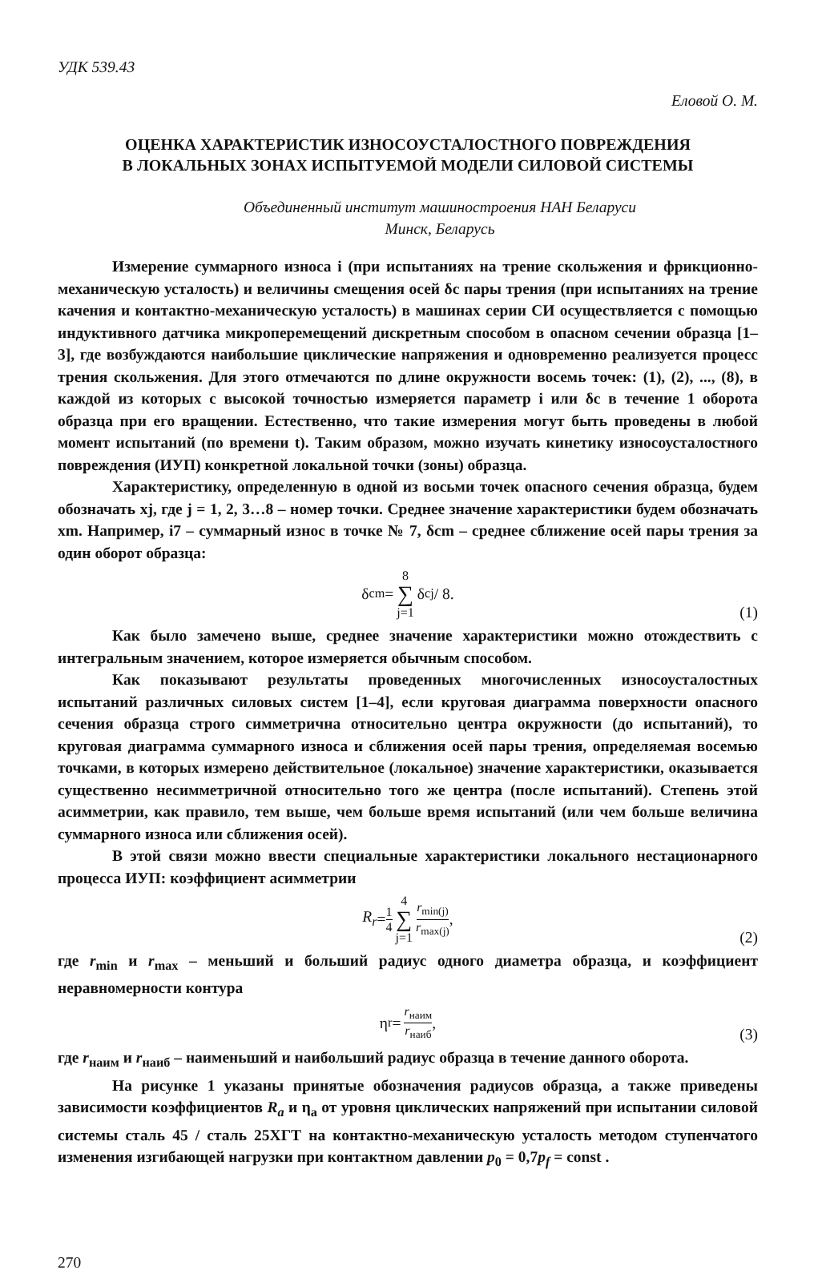УДК 539.43
Еловой О. М.
ОЦЕНКА ХАРАКТЕРИСТИК ИЗНОСОУСТАЛОСТНОГО ПОВРЕЖДЕНИЯ
В ЛОКАЛЬНЫХ ЗОНАХ ИСПЫТУЕМОЙ МОДЕЛИ СИЛОВОЙ СИСТЕМЫ
Объединенный институт машиностроения НАН Беларуси
Минск, Беларусь
Измерение суммарного износа i (при испытаниях на трение скольжения и фрикционно-механическую усталость) и величины смещения осей δc пары трения (при испытаниях на трение качения и контактно-механическую усталость) в машинах серии СИ осуществляется с помощью индуктивного датчика микроперемещений дискретным способом в опасном сечении образца [1–3], где возбуждаются наибольшие циклические напряжения и одновременно реализуется процесс трения скольжения. Для этого отмечаются по длине окружности восемь точек: (1), (2), ..., (8), в каждой из которых с высокой точностью измеряется параметр i или δc в течение 1 оборота образца при его вращении. Естественно, что такие измерения могут быть проведены в любой момент испытаний (по времени t). Таким образом, можно изучать кинетику износоусталостного повреждения (ИУП) конкретной локальной точки (зоны) образца.
Характеристику, определенную в одной из восьми точек опасного сечения образца, будем обозначать xj, где j = 1, 2, 3…8 – номер точки. Среднее значение характеристики будем обозначать xm. Например, i7 – суммарный износ в точке № 7, δcm – среднее сближение осей пары трения за один оборот образца:
δ<sub>cm</sub> = 8 ∑ j=1 δ<sub>cj</sub> / 8.
(1)
Как было замечено выше, среднее значение характеристики можно отождествить с интегральным значением, которое измеряется обычным способом.
Как показывают результаты проведенных многочисленных износоусталостных испытаний различных силовых систем [1–4], если круговая диаграмма поверхности опасного сечения образца строго симметрична относительно центра окружности (до испытаний), то круговая диаграмма суммарного износа и сближения осей пары трения, определяемая восемью точками, в которых измерено действительное (локальное) значение характеристики, оказывается существенно несимметричной относительно того же центра (после испытаний). Степень этой асимметрии, как правило, тем выше, чем больше время испытаний (или чем больше величина суммарного износа или сближения осей).
В этой связи можно ввести специальные характеристики локального нестационарного процесса ИУП: коэффициент асимметрии
R<sub>r</sub> = 1 4 4 ∑ j=1 r<sub>min(j)</sub> r<sub>max(j)</sub>,
(2)
где r<sub>min</sub> и r<sub>max</sub> – меньший и больший радиус одного диаметра образца, и коэффициент неравномерности контура
η<sub>r</sub> = r<sub>наим</sub> r<sub>наиб</sub>,
(3)
где r<sub>наим</sub> и r<sub>наиб</sub> – наименьший и наибольший радиус образца в течение данного оборота.
На рисунке 1 указаны принятые обозначения радиусов образца, а также приведены зависимости коэффициентов R<sub>a</sub> и η<sub>a</sub> от уровня циклических напряжений при испытании силовой системы сталь 45 / сталь 25ХГТ на контактно-механическую усталость методом ступенчатого изменения изгибающей нагрузки при контактном давлении p<sub>0</sub> = 0,7p<sub>f</sub> = const .
270